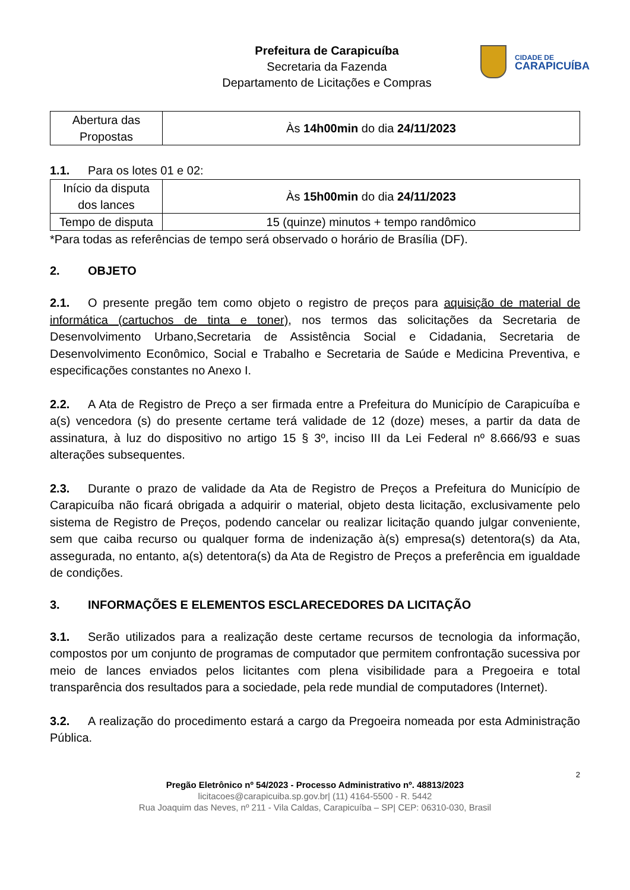CIDADE DE
CARAPICUÍBA
Prefeitura de Carapicuíba
Secretaria da Fazenda
Departamento de Licitações e Compras
| Abertura das Propostas | Às 14h00min do dia 24/11/2023 |
1.1. Para os lotes 01 e 02:
| Início da disputa dos lances | Às 15h00min do dia 24/11/2023 |
| Tempo de disputa | 15 (quinze) minutos + tempo randômico |
*Para todas as referências de tempo será observado o horário de Brasília (DF).
2. OBJETO
2.1. O presente pregão tem como objeto o registro de preços para aquisição de material de informática (cartuchos de tinta e toner), nos termos das solicitações da Secretaria de Desenvolvimento Urbano,Secretaria de Assistência Social e Cidadania, Secretaria de Desenvolvimento Econômico, Social e Trabalho e Secretaria de Saúde e Medicina Preventiva, e especificações constantes no Anexo I.
2.2. A Ata de Registro de Preço a ser firmada entre a Prefeitura do Município de Carapicuíba e a(s) vencedora (s) do presente certame terá validade de 12 (doze) meses, a partir da data de assinatura, à luz do dispositivo no artigo 15 § 3º, inciso III da Lei Federal nº 8.666/93 e suas alterações subsequentes.
2.3. Durante o prazo de validade da Ata de Registro de Preços a Prefeitura do Município de Carapicuíba não ficará obrigada a adquirir o material, objeto desta licitação, exclusivamente pelo sistema de Registro de Preços, podendo cancelar ou realizar licitação quando julgar conveniente, sem que caiba recurso ou qualquer forma de indenização à(s) empresa(s) detentora(s) da Ata, assegurada, no entanto, a(s) detentora(s) da Ata de Registro de Preços a preferência em igualdade de condições.
3. INFORMAÇÕES E ELEMENTOS ESCLARECEDORES DA LICITAÇÃO
3.1. Serão utilizados para a realização deste certame recursos de tecnologia da informação, compostos por um conjunto de programas de computador que permitem confrontação sucessiva por meio de lances enviados pelos licitantes com plena visibilidade para a Pregoeira e total transparência dos resultados para a sociedade, pela rede mundial de computadores (Internet).
3.2. A realização do procedimento estará a cargo da Pregoeira nomeada por esta Administração Pública.
2
Pregão Eletrônico nº 54/2023 - Processo Administrativo nº. 48813/2023
licitacoes@carapicuiba.sp.gov.br| (11) 4164-5500 - R. 5442
Rua Joaquim das Neves, nº 211 - Vila Caldas, Carapicuíba – SP| CEP: 06310-030, Brasil